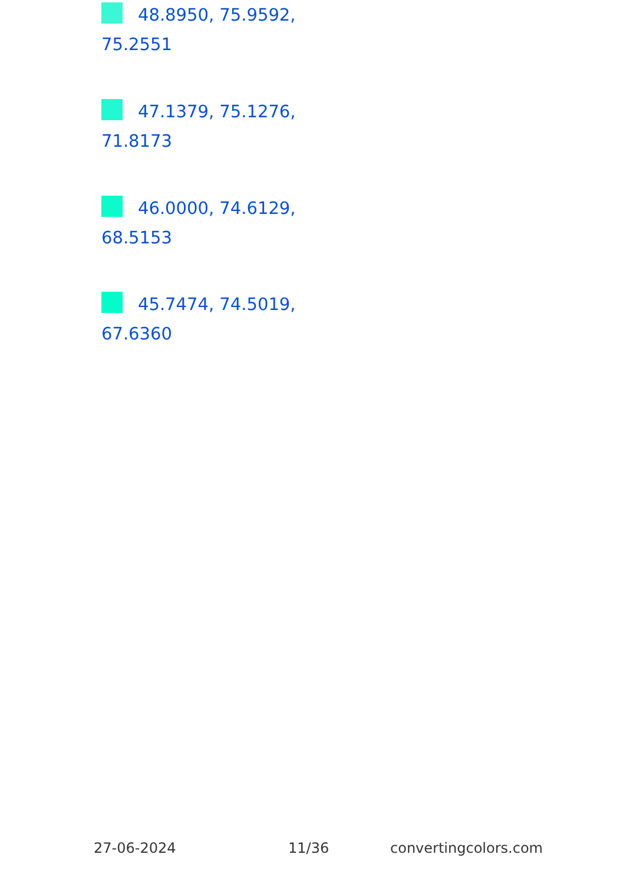48.8950, 75.9592, 75.2551
47.1379, 75.1276, 71.8173
46.0000, 74.6129, 68.5153
45.7474, 74.5019, 67.6360
27-06-2024 11/36 convertingcolors.com